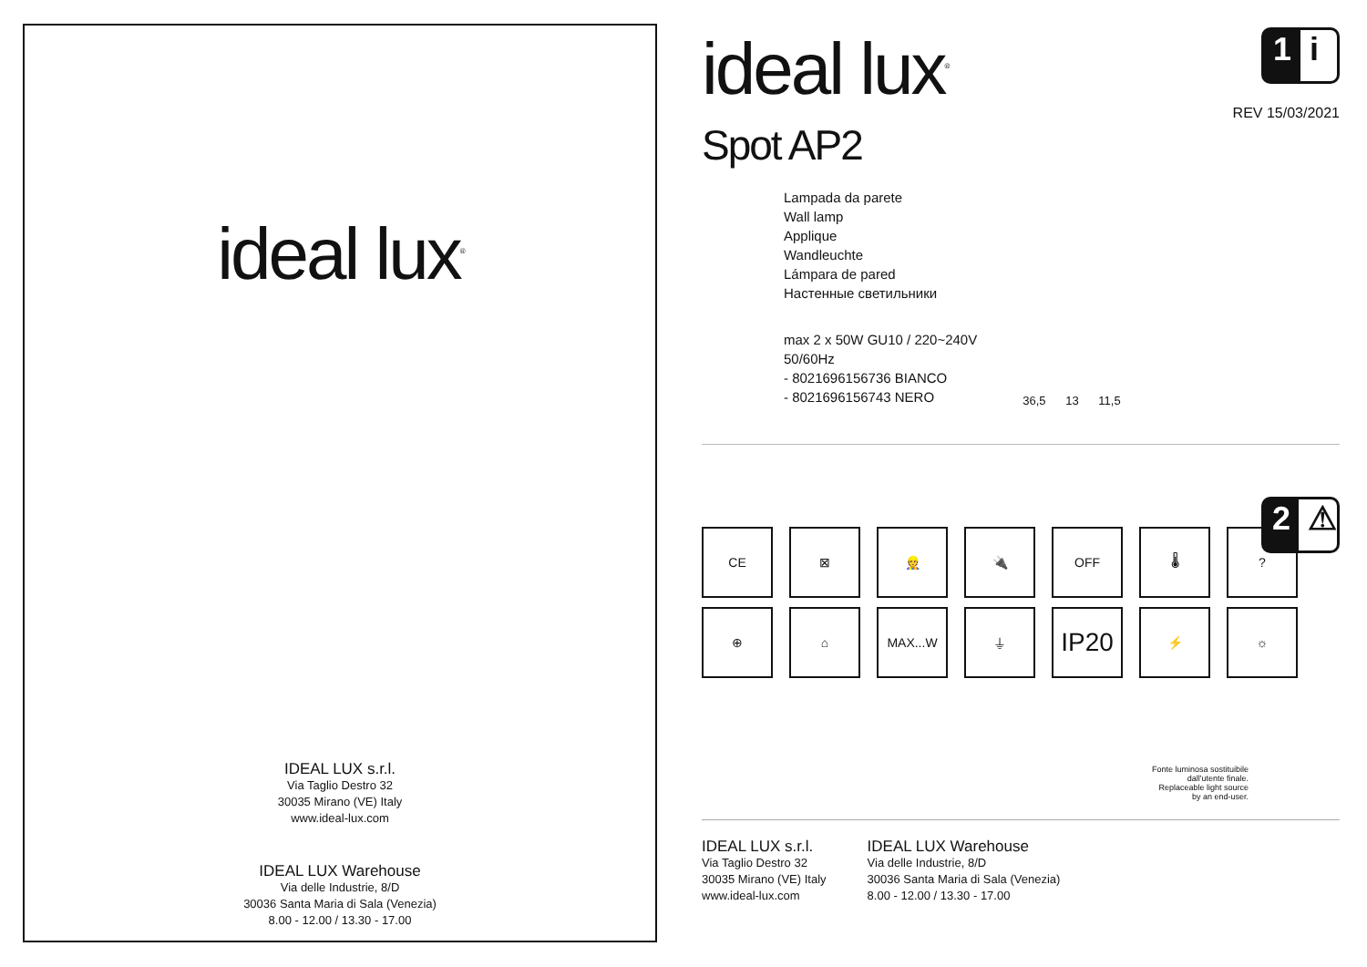ideal lux<sup>®</sup>
IDEAL LUX s.r.l.
Via Taglio Destro 32
30035 Mirano (VE) Italy
www.ideal-lux.com
IDEAL LUX Warehouse
Via delle Industrie, 8/D
30036 Santa Maria di Sala (Venezia)
8.00 - 12.00 / 13.30 - 17.00
1 i
REV 15/03/2021
ideal lux<sup>®</sup>
Spot AP2
Lampada da parete
Wall lamp
Applique
Wandleuchte
Lámpara de pared
Настенные светильники
max 2 x 50W GU10 / 220~240V
50/60Hz
- 8021696156736 BIANCO
- 8021696156743 NERO
36,5 13 11,5
2 ⚠
CE
⊠
👷
🔌
OFF
🌡
?
⊕
⌂
MAX...W
⏚
IP20
⚡
☼
Fonte luminosa sostituibile
dall'utente finale.
Replaceable light source
by an end-user.
IDEAL LUX s.r.l.
Via Taglio Destro 32
30035 Mirano (VE) Italy
www.ideal-lux.com
IDEAL LUX Warehouse
Via delle Industrie, 8/D
30036 Santa Maria di Sala (Venezia)
8.00 - 12.00 / 13.30 - 17.00